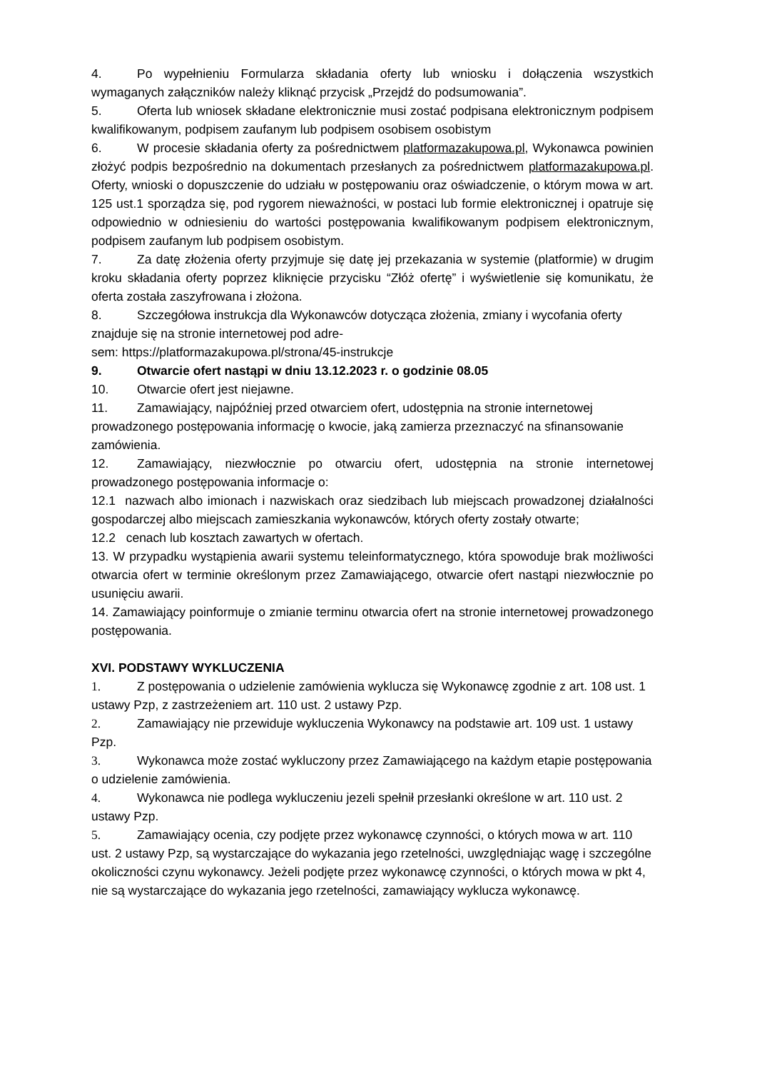4. Po wypełnieniu Formularza składania oferty lub wniosku i dołączenia wszystkich wymaganych załączników należy kliknąć przycisk „Przejdź do podsumowania”.
5. Oferta lub wniosek składane elektronicznie musi zostać podpisana elektronicznym podpisem kwalifikowanym, podpisem zaufanym lub podpisem osobisem osobistym
6. W procesie składania oferty za pośrednictwem platformazakupowa.pl, Wykonawca powinien złożyć podpis bezpośrednio na dokumentach przesłanych za pośrednictwem platformazakupowa.pl. Oferty, wnioski o dopuszczenie do udziału w postępowaniu oraz oświadczenie, o którym mowa w art. 125 ust.1 sporządza się, pod rygorem nieważności, w postaci lub formie elektronicznej i opatruje się odpowiednio w odniesieniu do wartości postępowania kwalifikowanym podpisem elektronicznym, podpisem zaufanym lub podpisem osobistym.
7. Za datę złożenia oferty przyjmuje się datę jej przekazania w systemie (platformie) w drugim kroku składania oferty poprzez kliknięcie przycisku “Złóż ofertę” i wyświetlenie się komunikatu, że oferta została zaszyfrowana i złożona.
8. Szczegółowa instrukcja dla Wykonawców dotycząca złożenia, zmiany i wycofania oferty znajduje się na stronie internetowej pod adre-
sem: https://platformazakupowa.pl/strona/45-instrukcje
9. Otwarcie ofert nastąpi w dniu 13.12.2023 r. o godzinie 08.05
10. Otwarcie ofert jest niejawne.
11. Zamawiający, najpóźniej przed otwarciem ofert, udostępnia na stronie internetowej prowadzonego postępowania informację o kwocie, jaką zamierza przeznaczyć na sfinansowanie zamówienia.
12. Zamawiający, niezwłocznie po otwarciu ofert, udostępnia na stronie internetowej prowadzonego postępowania informacje o:
12.1 nazwach albo imionach i nazwiskach oraz siedzibach lub miejscach prowadzonej działalności gospodarczej albo miejscach zamieszkania wykonawców, których oferty zostały otwarte;
12.2 cenach lub kosztach zawartych w ofertach.
13. W przypadku wystąpienia awarii systemu teleinformatycznego, która spowoduje brak możliwości otwarcia ofert w terminie określonym przez Zamawiającego, otwarcie ofert nastąpi niezwłocznie po usunięciu awarii.
14. Zamawiający poinformuje o zmianie terminu otwarcia ofert na stronie internetowej prowadzonego postępowania.
XVI. PODSTAWY WYKLUCZENIA
1. Z postępowania o udzielenie zamówienia wyklucza się Wykonawcę zgodnie z art. 108 ust. 1 ustawy Pzp, z zastrzeżeniem art. 110 ust. 2 ustawy Pzp.
2. Zamawiający nie przewiduje wykluczenia Wykonawcy na podstawie art. 109 ust. 1 ustawy Pzp.
3. Wykonawca może zostać wykluczony przez Zamawiającego na każdym etapie postępowania o udzielenie zamówienia.
4. Wykonawca nie podlega wykluczeniu jezeli spełnił przesłanki określone w art. 110 ust. 2 ustawy Pzp.
5. Zamawiający ocenia, czy podjęte przez wykonawcę czynności, o których mowa w art. 110 ust. 2 ustawy Pzp, są wystarczające do wykazania jego rzetelności, uwzględniając wagę i szczególne okoliczności czynu wykonawcy. Jeżeli podjęte przez wykonawcę czynności, o których mowa w pkt 4, nie są wystarczające do wykazania jego rzetelności, zamawiający wyklucza wykonawcę.